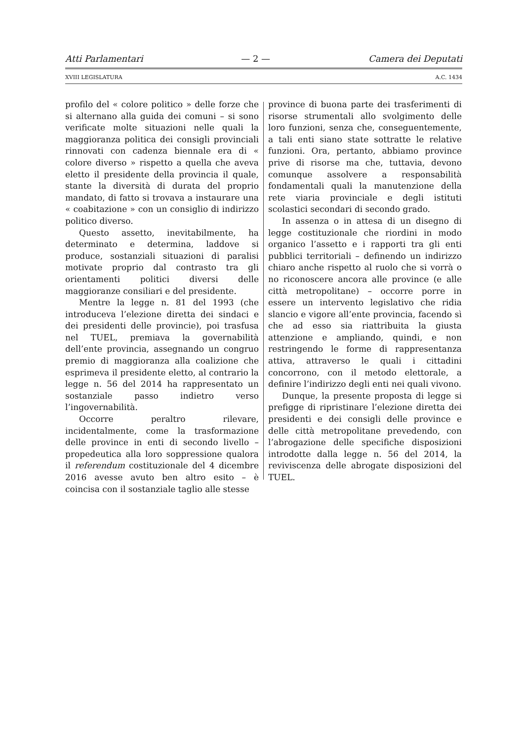Atti Parlamentari — 2 — Camera dei Deputati
XVIII LEGISLATURA A.C. 1434
profilo del « colore politico » delle forze che si alternano alla guida dei comuni – si sono verificate molte situazioni nelle quali la maggioranza politica dei consigli provinciali rinnovati con cadenza biennale era di « colore diverso » rispetto a quella che aveva eletto il presidente della provincia il quale, stante la diversità di durata del proprio mandato, di fatto si trovava a instaurare una « coabitazione » con un consiglio di indirizzo politico diverso.
Questo assetto, inevitabilmente, ha determinato e determina, laddove si produce, sostanziali situazioni di paralisi motivate proprio dal contrasto tra gli orientamenti politici diversi delle maggioranze consiliari e del presidente.
Mentre la legge n. 81 del 1993 (che introduceva l’elezione diretta dei sindaci e dei presidenti delle provincie), poi trasfusa nel TUEL, premiava la governabilità dell’ente provincia, assegnando un congruo premio di maggioranza alla coalizione che esprimeva il presidente eletto, al contrario la legge n. 56 del 2014 ha rappresentato un sostanziale passo indietro verso l’ingovernabilità.
Occorre peraltro rilevare, incidentalmente, come la trasformazione delle province in enti di secondo livello – propedeutica alla loro soppressione qualora il referendum costituzionale del 4 dicembre 2016 avesse avuto ben altro esito – è coincisa con il sostanziale taglio alle stesse
province di buona parte dei trasferimenti di risorse strumentali allo svolgimento delle loro funzioni, senza che, conseguentemente, a tali enti siano state sottratte le relative funzioni. Ora, pertanto, abbiamo province prive di risorse ma che, tuttavia, devono comunque assolvere a responsabilità fondamentali quali la manutenzione della rete viaria provinciale e degli istituti scolastici secondari di secondo grado.
In assenza o in attesa di un disegno di legge costituzionale che riordini in modo organico l’assetto e i rapporti tra gli enti pubblici territoriali – definendo un indirizzo chiaro anche rispetto al ruolo che si vorrà o no riconoscere ancora alle province (e alle città metropolitane) – occorre porre in essere un intervento legislativo che ridia slancio e vigore all’ente provincia, facendo sì che ad esso sia riattribuita la giusta attenzione e ampliando, quindi, e non restringendo le forme di rappresentanza attiva, attraverso le quali i cittadini concorrono, con il metodo elettorale, a definire l’indirizzo degli enti nei quali vivono.
Dunque, la presente proposta di legge si prefigge di ripristinare l’elezione diretta dei presidenti e dei consigli delle province e delle città metropolitane prevedendo, con l’abrogazione delle specifiche disposizioni introdotte dalla legge n. 56 del 2014, la reviviscenza delle abrogate disposizioni del TUEL.